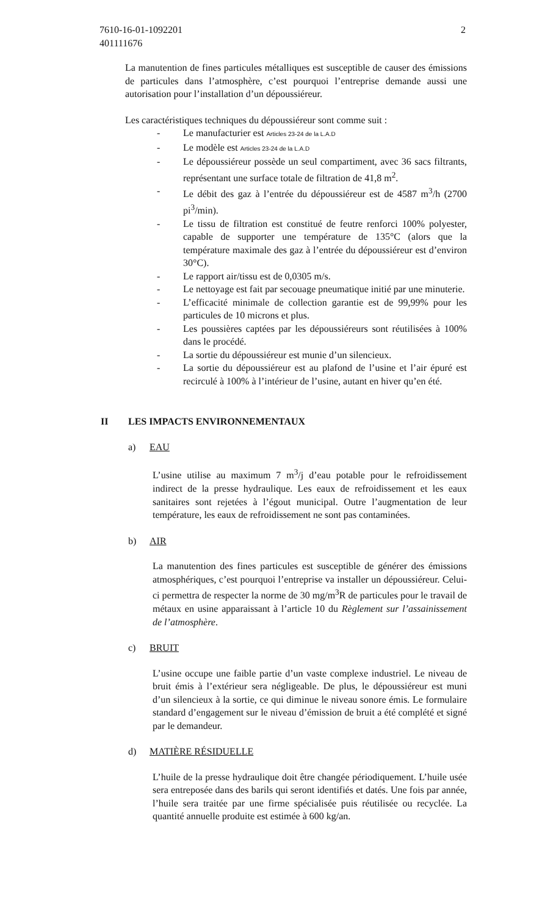2 7610-16-01-1092201
401111676
La manutention de fines particules métalliques est susceptible de causer des émissions de particules dans l’atmosphère, c’est pourquoi l’entreprise demande aussi une autorisation pour l’installation d’un dépoussiéreur.
Les caractéristiques techniques du dépoussiéreur sont comme suit :
- Le manufacturier est Articles 23-24 de la L.A.D
- Le modèle est Articles 23-24 de la L.A.D
- Le dépoussiéreur possède un seul compartiment, avec 36 sacs filtrants, représentant une surface totale de filtration de 41,8 m<sup>2</sup>.
- Le débit des gaz à l’entrée du dépoussiéreur est de 4587 m<sup>3</sup>/h (2700 pi<sup>3</sup>/min).
- Le tissu de filtration est constitué de feutre renforci 100% polyester, capable de supporter une température de 135°C (alors que la température maximale des gaz à l’entrée du dépoussiéreur est d’environ 30°C).
- Le rapport air/tissu est de 0,0305 m/s.
- Le nettoyage est fait par secouage pneumatique initié par une minuterie.
- L’efficacité minimale de collection garantie est de 99,99% pour les particules de 10 microns et plus.
- Les poussières captées par les dépoussiéreurs sont réutilisées à 100% dans le procédé.
- La sortie du dépoussiéreur est munie d’un silencieux.
- La sortie du dépoussiéreur est au plafond de l’usine et l’air épuré est recirculé à 100% à l’intérieur de l’usine, autant en hiver qu’en été.
II LES IMPACTS ENVIRONNEMENTAUX
a) EAU
L’usine utilise au maximum 7 m<sup>3</sup>/j d’eau potable pour le refroidissement indirect de la presse hydraulique. Les eaux de refroidissement et les eaux sanitaires sont rejetées à l’égout municipal. Outre l’augmentation de leur température, les eaux de refroidissement ne sont pas contaminées.
b) AIR
La manutention des fines particules est susceptible de générer des émissions atmosphériques, c’est pourquoi l’entreprise va installer un dépoussiéreur. Celui-ci permettra de respecter la norme de 30 mg/m<sup>3</sup>R de particules pour le travail de métaux en usine apparaissant à l’article 10 du Règlement sur l’assainissement de l’atmosphère.
c) BRUIT
L’usine occupe une faible partie d’un vaste complexe industriel. Le niveau de bruit émis à l’extérieur sera négligeable. De plus, le dépoussiéreur est muni d’un silencieux à la sortie, ce qui diminue le niveau sonore émis. Le formulaire standard d’engagement sur le niveau d’émission de bruit a été complété et signé par le demandeur.
d) MATIÈRE RÉSIDUELLE
L’huile de la presse hydraulique doit être changée périodiquement. L’huile usée sera entreposée dans des barils qui seront identifiés et datés. Une fois par année, l’huile sera traitée par une firme spécialisée puis réutilisée ou recyclée. La quantité annuelle produite est estimée à 600 kg/an.